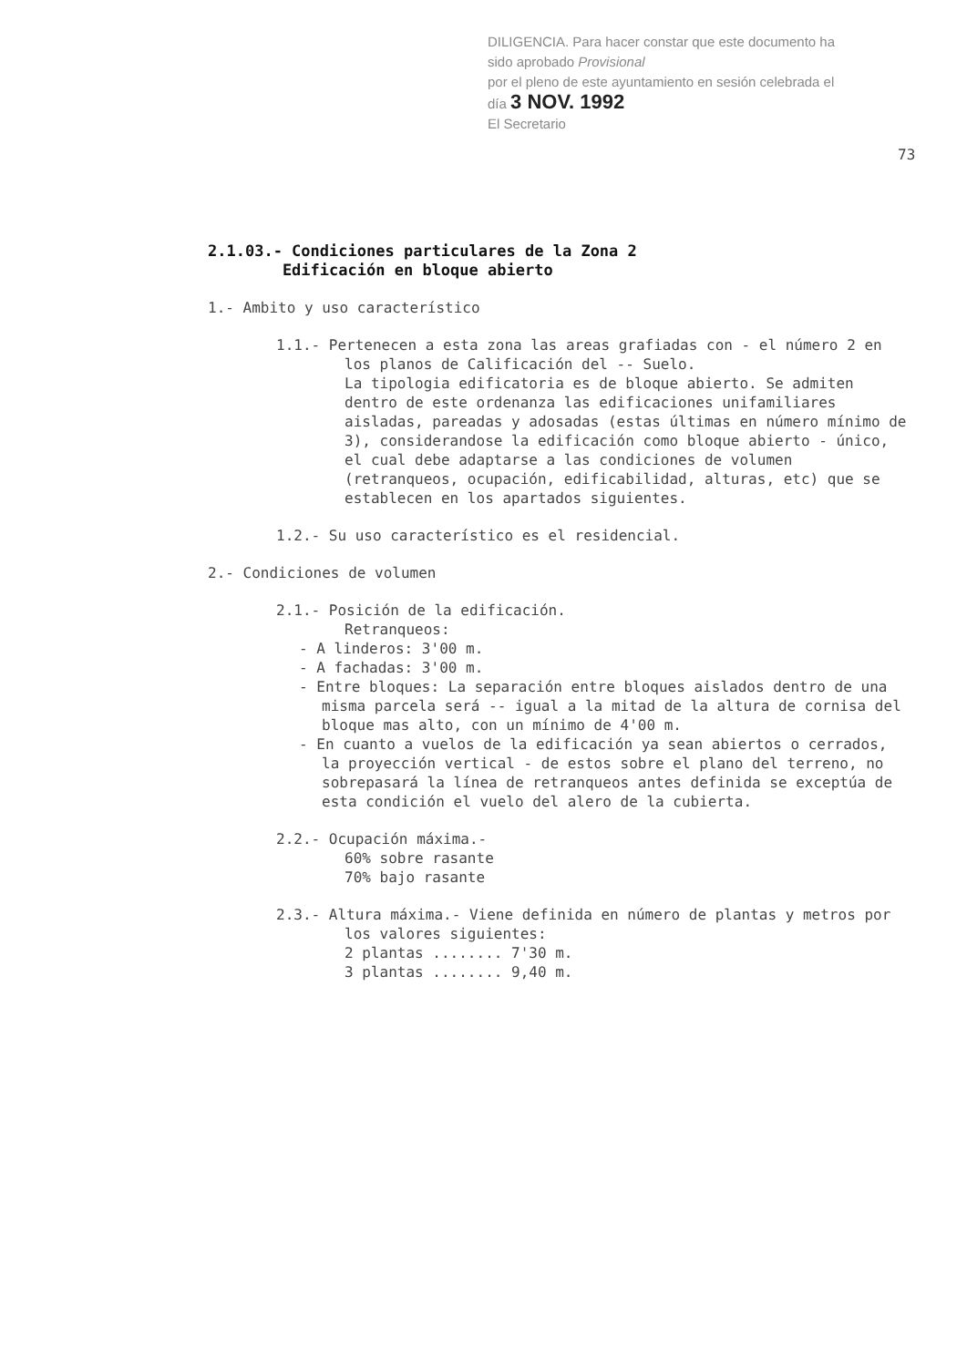DILIGENCIA. Para hacer constar que este documento ha sido aprobado Provisional
por el pleno de este ayuntamiento en sesión celebrada el día 3 NOV. 1992
El Secretario
73
2.1.03.- Condiciones particulares de la Zona 2
Edificación en bloque abierto
1.- Ambito y uso característico
1.1.- Pertenecen a esta zona las areas grafiadas con - el número 2 en los planos de Calificación del -- Suelo.
La tipologia edificatoria es de bloque abierto. Se admiten dentro de este ordenanza las edificaciones unifamiliares aisladas, pareadas y adosadas (estas últimas en número mínimo de 3), considerandose la edificación como bloque abierto - único, el cual debe adaptarse a las condiciones de volumen (retranqueos, ocupación, edificabilidad, alturas, etc) que se establecen en los apartados siguientes.
1.2.- Su uso característico es el residencial.
2.- Condiciones de volumen
2.1.- Posición de la edificación.
Retranqueos:
- A linderos: 3'00 m.
- A fachadas: 3'00 m.
- Entre bloques: La separación entre bloques aislados dentro de una misma parcela será -- igual a la mitad de la altura de cornisa del bloque mas alto, con un mínimo de 4'00 m.
- En cuanto a vuelos de la edificación ya sean abiertos o cerrados, la proyección vertical - de estos sobre el plano del terreno, no sobrepasará la línea de retranqueos antes definida se exceptúa de esta condición el vuelo del alero de la cubierta.
2.2.- Ocupación máxima.-
60% sobre rasante
70% bajo rasante
2.3.- Altura máxima.- Viene definida en número de plantas y metros por los valores siguientes:
2 plantas ........ 7'30 m.
3 plantas ........ 9,40 m.